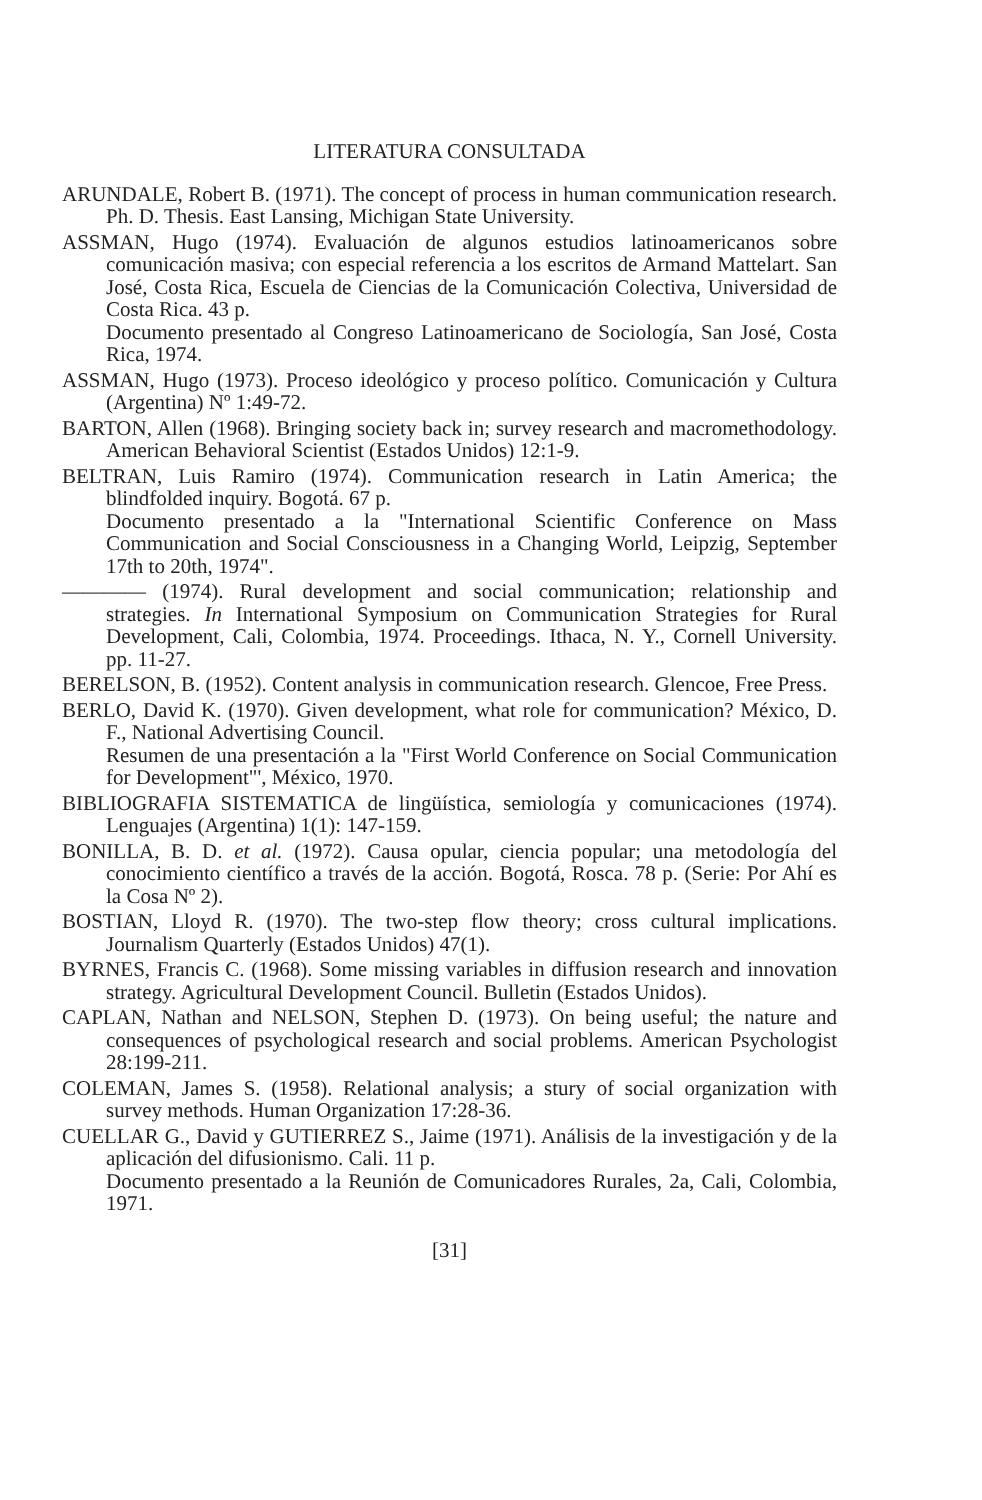LITERATURA CONSULTADA
ARUNDALE, Robert B. (1971). The concept of process in human communication research. Ph. D. Thesis. East Lansing, Michigan State University.
ASSMAN, Hugo (1974). Evaluación de algunos estudios latinoamericanos sobre comunicación masiva; con especial referencia a los escritos de Armand Mattelart. San José, Costa Rica, Escuela de Ciencias de la Comunicación Colectiva, Universidad de Costa Rica. 43 p.
Documento presentado al Congreso Latinoamericano de Sociología, San José, Costa Rica, 1974.
ASSMAN, Hugo (1973). Proceso ideológico y proceso político. Comunicación y Cultura (Argentina) Nº 1:49-72.
BARTON, Allen (1968). Bringing society back in; survey research and macromethodology. American Behavioral Scientist (Estados Unidos) 12:1-9.
BELTRAN, Luis Ramiro (1974). Communication research in Latin America; the blindfolded inquiry. Bogotá. 67 p.
Documento presentado a la "International Scientific Conference on Mass Communication and Social Consciousness in a Changing World, Leipzig, September 17th to 20th, 1974".
———— (1974). Rural development and social communication; relationship and strategies. In International Symposium on Communication Strategies for Rural Development, Cali, Colombia, 1974. Proceedings. Ithaca, N. Y., Cornell University. pp. 11-27.
BERELSON, B. (1952). Content analysis in communication research. Glencoe, Free Press.
BERLO, David K. (1970). Given development, what role for communication? México, D. F., National Advertising Council.
Resumen de una presentación a la "First World Conference on Social Communication for Development"', México, 1970.
BIBLIOGRAFIA SISTEMATICA de lingüística, semiología y comunicaciones (1974). Lenguajes (Argentina) 1(1): 147-159.
BONILLA, B. D. et al. (1972). Causa opular, ciencia popular; una metodología del conocimiento científico a través de la acción. Bogotá, Rosca. 78 p. (Serie: Por Ahí es la Cosa Nº 2).
BOSTIAN, Lloyd R. (1970). The two-step flow theory; cross cultural implications. Journalism Quarterly (Estados Unidos) 47(1).
BYRNES, Francis C. (1968). Some missing variables in diffusion research and innovation strategy. Agricultural Development Council. Bulletin (Estados Unidos).
CAPLAN, Nathan and NELSON, Stephen D. (1973). On being useful; the nature and consequences of psychological research and social problems. American Psychologist 28:199-211.
COLEMAN, James S. (1958). Relational analysis; a stury of social organization with survey methods. Human Organization 17:28-36.
CUELLAR G., David y GUTIERREZ S., Jaime (1971). Análisis de la investigación y de la aplicación del difusionismo. Cali. 11 p.
Documento presentado a la Reunión de Comunicadores Rurales, 2a, Cali, Colombia, 1971.
[31]